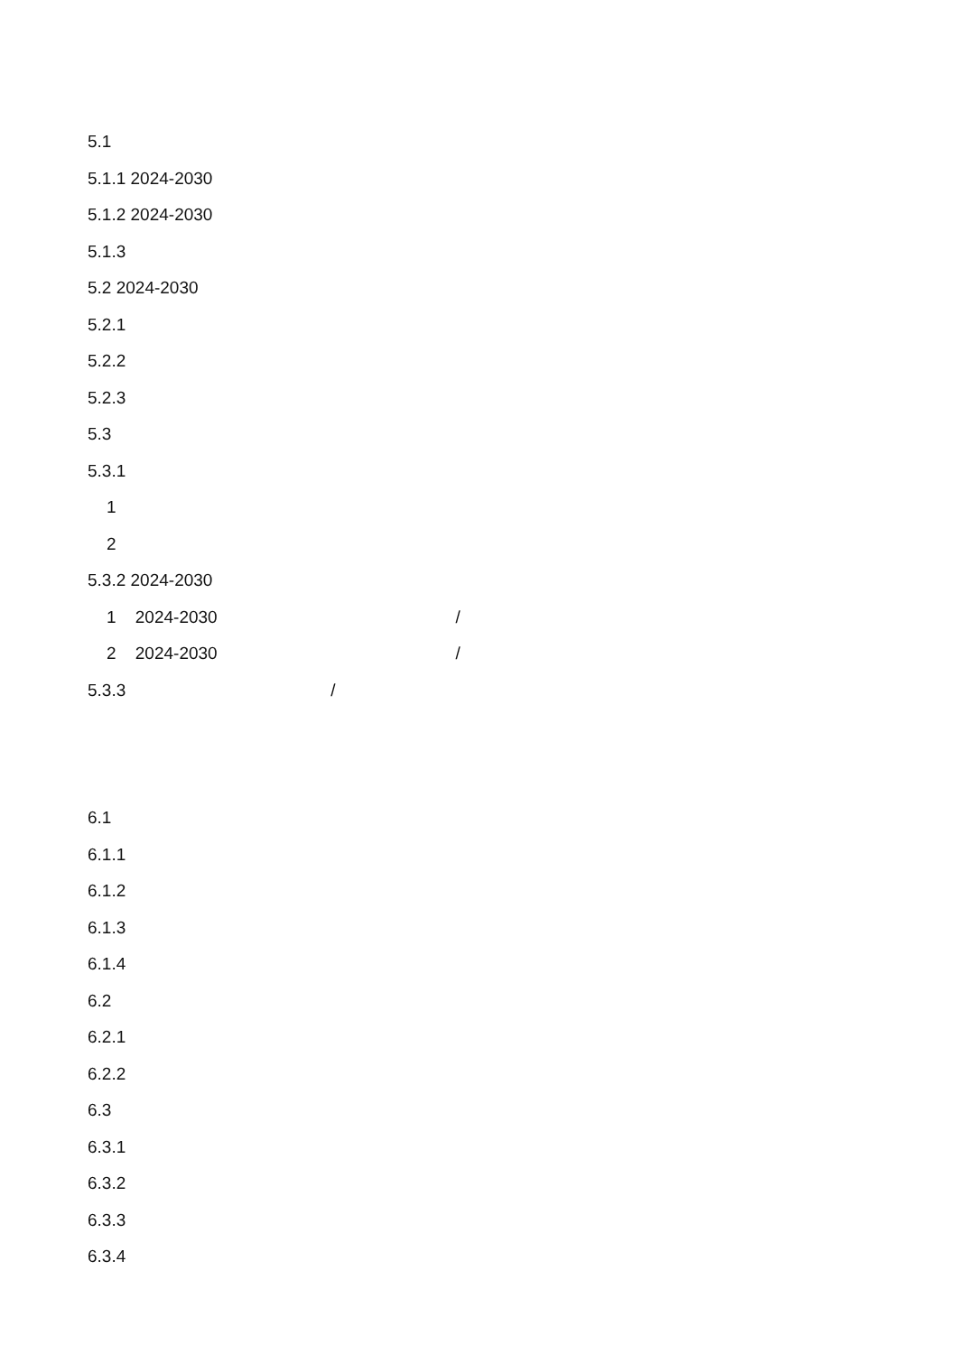5.1
5.1.1 2024-2030
5.1.2 2024-2030
5.1.3
5.2 2024-2030
5.2.1
5.2.2
5.2.3
5.3
5.3.1
1
2
5.3.2 2024-2030
1 2024-2030 /
2 2024-2030 /
5.3.3 /
6.1
6.1.1
6.1.2
6.1.3
6.1.4
6.2
6.2.1
6.2.2
6.3
6.3.1
6.3.2
6.3.3
6.3.4